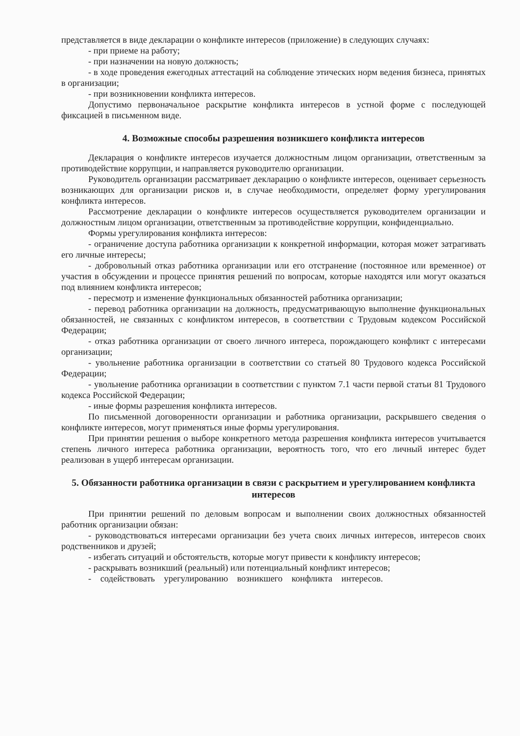представляется в виде декларации о конфликте интересов (приложение) в следующих случаях:
- при приеме на работу;
- при назначении на новую должность;
- в ходе проведения ежегодных аттестаций на соблюдение этических норм ведения бизнеса, принятых в организации;
- при возникновении конфликта интересов.
Допустимо первоначальное раскрытие конфликта интересов в устной форме с последующей фиксацией в письменном виде.
4. Возможные способы разрешения возникшего конфликта интересов
Декларация о конфликте интересов изучается должностным лицом организации, ответственным за противодействие коррупции, и направляется руководителю организации.
Руководитель организации рассматривает декларацию о конфликте интересов, оценивает серьезность возникающих для организации рисков и, в случае необходимости, определяет форму урегулирования конфликта интересов.
Рассмотрение декларации о конфликте интересов осуществляется руководителем организации и должностным лицом организации, ответственным за противодействие коррупции, конфиденциально.
Формы урегулирования конфликта интересов:
- ограничение доступа работника организации к конкретной информации, которая может затрагивать его личные интересы;
- добровольный отказ работника организации или его отстранение (постоянное или временное) от участия в обсуждении и процессе принятия решений по вопросам, которые находятся или могут оказаться под влиянием конфликта интересов;
- пересмотр и изменение функциональных обязанностей работника организации;
- перевод работника организации на должность, предусматривающую выполнение функциональных обязанностей, не связанных с конфликтом интересов, в соответствии с Трудовым кодексом Российской Федерации;
- отказ работника организации от своего личного интереса, порождающего конфликт с интересами организации;
- увольнение работника организации в соответствии со статьей 80 Трудового кодекса Российской Федерации;
- увольнение работника организации в соответствии с пунктом 7.1 части первой статьи 81 Трудового кодекса Российской Федерации;
- иные формы разрешения конфликта интересов.
По письменной договоренности организации и работника организации, раскрывшего сведения о конфликте интересов, могут применяться иные формы урегулирования.
При принятии решения о выборе конкретного метода разрешения конфликта интересов учитывается степень личного интереса работника организации, вероятность того, что его личный интерес будет реализован в ущерб интересам организации.
5. Обязанности работника организации в связи с раскрытием и урегулированием конфликта интересов
При принятии решений по деловым вопросам и выполнении своих должностных обязанностей работник организации обязан:
- руководствоваться интересами организации без учета своих личных интересов, интересов своих родственников и друзей;
- избегать ситуаций и обстоятельств, которые могут привести к конфликту интересов;
- раскрывать возникший (реальный) или потенциальный конфликт интересов;
- содействовать урегулированию возникшего конфликта интересов.